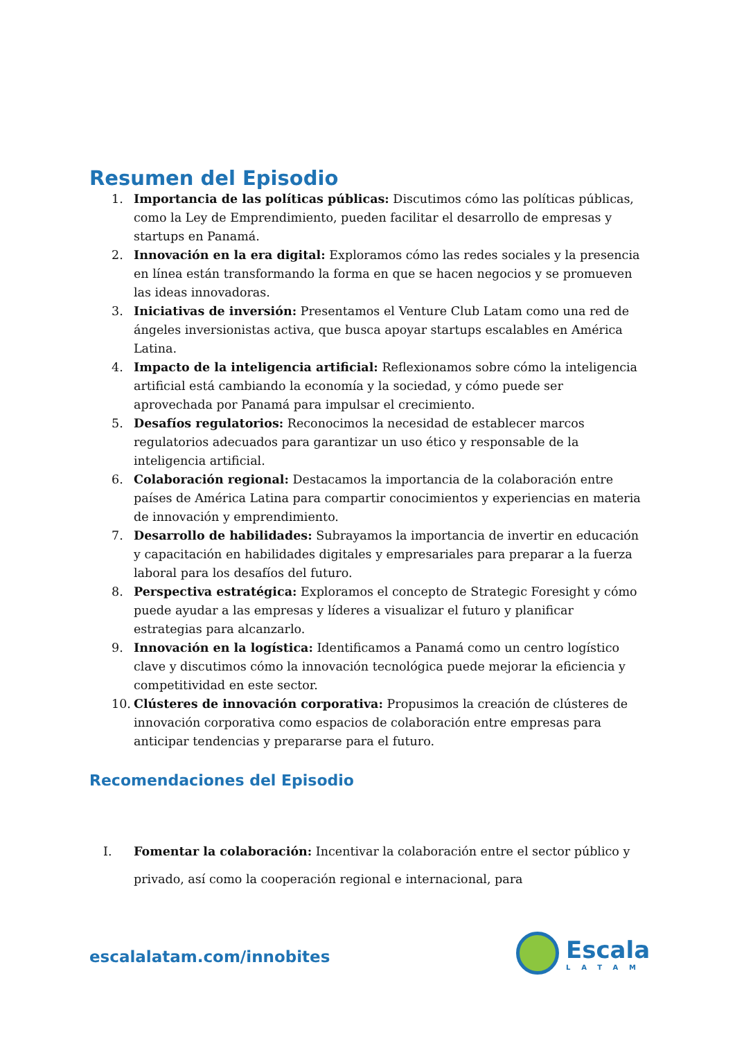Resumen del Episodio
1. Importancia de las políticas públicas: Discutimos cómo las políticas públicas, como la Ley de Emprendimiento, pueden facilitar el desarrollo de empresas y startups en Panamá.
2. Innovación en la era digital: Exploramos cómo las redes sociales y la presencia en línea están transformando la forma en que se hacen negocios y se promueven las ideas innovadoras.
3. Iniciativas de inversión: Presentamos el Venture Club Latam como una red de ángeles inversionistas activa, que busca apoyar startups escalables en América Latina.
4. Impacto de la inteligencia artificial: Reflexionamos sobre cómo la inteligencia artificial está cambiando la economía y la sociedad, y cómo puede ser aprovechada por Panamá para impulsar el crecimiento.
5. Desafíos regulatorios: Reconocimos la necesidad de establecer marcos regulatorios adecuados para garantizar un uso ético y responsable de la inteligencia artificial.
6. Colaboración regional: Destacamos la importancia de la colaboración entre países de América Latina para compartir conocimientos y experiencias en materia de innovación y emprendimiento.
7. Desarrollo de habilidades: Subrayamos la importancia de invertir en educación y capacitación en habilidades digitales y empresariales para preparar a la fuerza laboral para los desafíos del futuro.
8. Perspectiva estratégica: Exploramos el concepto de Strategic Foresight y cómo puede ayudar a las empresas y líderes a visualizar el futuro y planificar estrategias para alcanzarlo.
9. Innovación en la logística: Identificamos a Panamá como un centro logístico clave y discutimos cómo la innovación tecnológica puede mejorar la eficiencia y competitividad en este sector.
10. Clústeres de innovación corporativa: Propusimos la creación de clústeres de innovación corporativa como espacios de colaboración entre empresas para anticipar tendencias y prepararse para el futuro.
Recomendaciones del Episodio
I. Fomentar la colaboración: Incentivar la colaboración entre el sector público y privado, así como la cooperación regional e internacional, para
escalalatam.com/innobites
Escala
LATAM